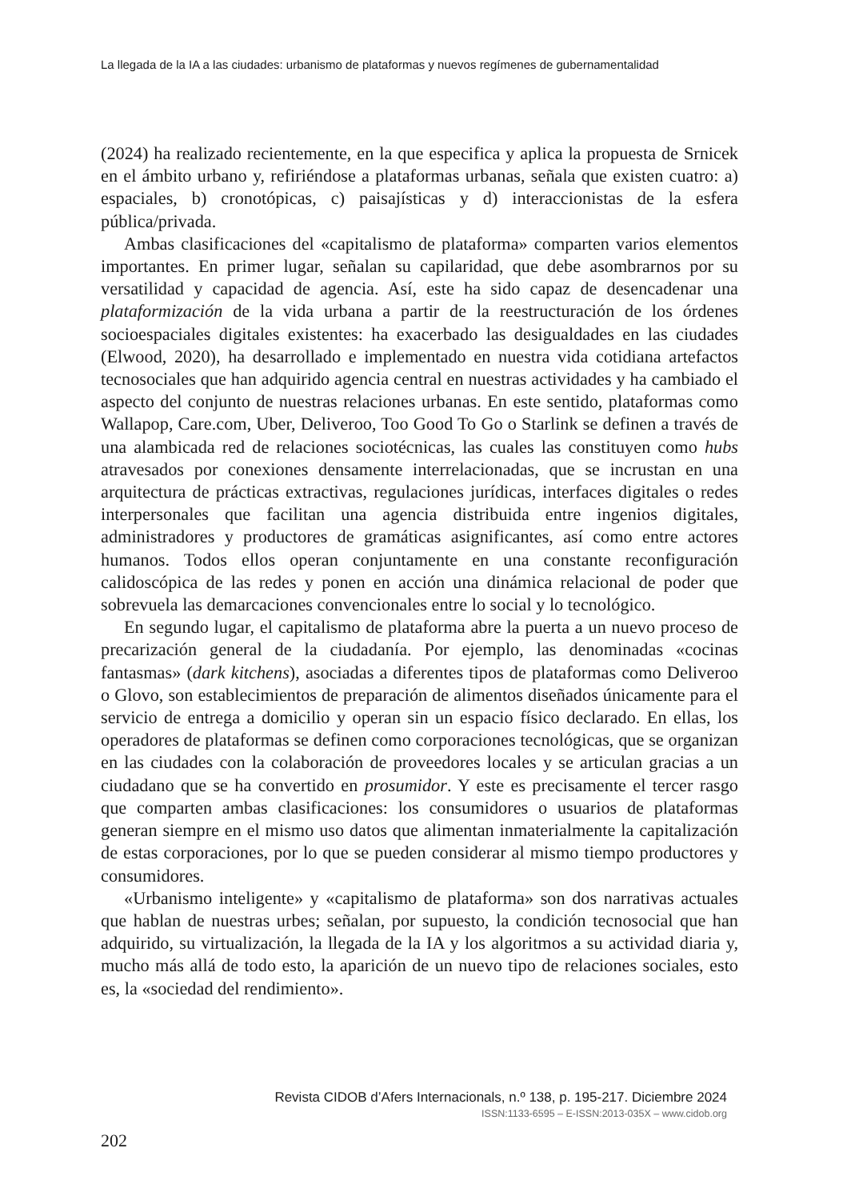La llegada de la IA a las ciudades: urbanismo de plataformas y nuevos regímenes de gubernamentalidad
(2024) ha realizado recientemente, en la que especifica y aplica la propuesta de Srnicek en el ámbito urbano y, refiriéndose a plataformas urbanas, señala que existen cuatro: a) espaciales, b) cronotópicas, c) paisajísticas y d) interaccionistas de la esfera pública/privada.
Ambas clasificaciones del «capitalismo de plataforma» comparten varios elementos importantes. En primer lugar, señalan su capilaridad, que debe asombrarnos por su versatilidad y capacidad de agencia. Así, este ha sido capaz de desencadenar una plataformización de la vida urbana a partir de la reestructuración de los órdenes socioespaciales digitales existentes: ha exacerbado las desigualdades en las ciudades (Elwood, 2020), ha desarrollado e implementado en nuestra vida cotidiana artefactos tecnosociales que han adquirido agencia central en nuestras actividades y ha cambiado el aspecto del conjunto de nuestras relaciones urbanas. En este sentido, plataformas como Wallapop, Care.com, Uber, Deliveroo, Too Good To Go o Starlink se definen a través de una alambicada red de relaciones sociotécnicas, las cuales las constituyen como hubs atravesados por conexiones densamente interrelacionadas, que se incrustan en una arquitectura de prácticas extractivas, regulaciones jurídicas, interfaces digitales o redes interpersonales que facilitan una agencia distribuida entre ingenios digitales, administradores y productores de gramáticas asignificantes, así como entre actores humanos. Todos ellos operan conjuntamente en una constante reconfiguración calidoscópica de las redes y ponen en acción una dinámica relacional de poder que sobrevuela las demarcaciones convencionales entre lo social y lo tecnológico.
En segundo lugar, el capitalismo de plataforma abre la puerta a un nuevo proceso de precarización general de la ciudadanía. Por ejemplo, las denominadas «cocinas fantasmas» (dark kitchens), asociadas a diferentes tipos de plataformas como Deliveroo o Glovo, son establecimientos de preparación de alimentos diseñados únicamente para el servicio de entrega a domicilio y operan sin un espacio físico declarado. En ellas, los operadores de plataformas se definen como corporaciones tecnológicas, que se organizan en las ciudades con la colaboración de proveedores locales y se articulan gracias a un ciudadano que se ha convertido en prosumidor. Y este es precisamente el tercer rasgo que comparten ambas clasificaciones: los consumidores o usuarios de plataformas generan siempre en el mismo uso datos que alimentan inmaterialmente la capitalización de estas corporaciones, por lo que se pueden considerar al mismo tiempo productores y consumidores.
«Urbanismo inteligente» y «capitalismo de plataforma» son dos narrativas actuales que hablan de nuestras urbes; señalan, por supuesto, la condición tecnosocial que han adquirido, su virtualización, la llegada de la IA y los algoritmos a su actividad diaria y, mucho más allá de todo esto, la aparición de un nuevo tipo de relaciones sociales, esto es, la «sociedad del rendimiento».
Revista CIDOB d’Afers Internacionals, n.º 138, p. 195-217. Diciembre 2024
ISSN:1133-6595 – E-ISSN:2013-035X – www.cidob.org
202